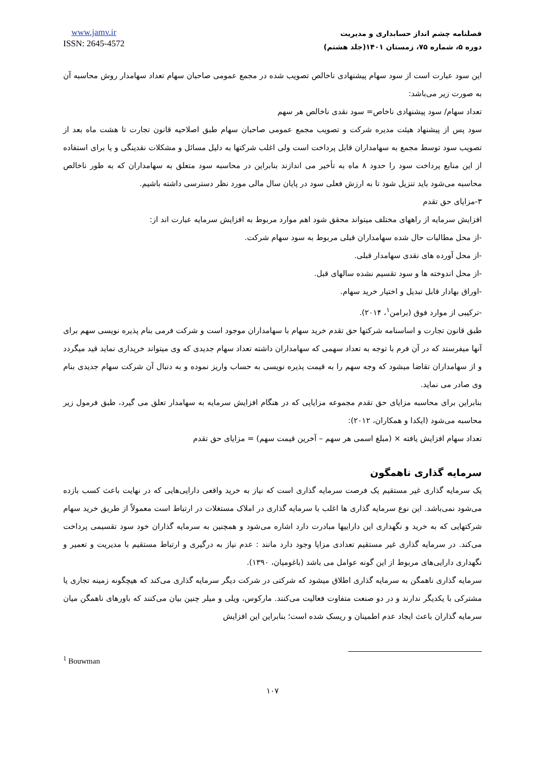فصلنامه چشم انداز حسابداری و مدیریت
دوره ۵، شماره ۷۵، زمستان ۱۴۰۱(جلد هشتم)
www.jamv.ir
ISSN: 2645-4572
این سود عبارت است از سود سهام پیشنهادی ناخالص تصویب شده در مجمع عمومی صاحبان سهام تعداد سهامدار روش محاسبه آن به صورت زیر می‌باشد:
تعداد سهام/ سود پیشنهادی ناخاص= سود نقدی ناخالص هر سهم
سود پس از پیشنهاد هیئت مدیره شرکت و تصویب مجمع عمومی صاحبان سهام طبق اصلاحیه قانون تجارت تا هشت ماه بعد از تصویب سود توسط مجمع به سهامداران قابل پرداخت است ولی اغلب شرکتها به دلیل مسائل و مشکلات نقدینگی و یا برای استفاده از این منابع پرداخت سود را حدود ۸ ماه به تأخیر می اندازند بنابراین در محاسبه سود متعلق به سهامداران که به طور ناخالص محاسبه می‌شود باید تنزیل شود تا به ارزش فعلی سود در پایان سال مالی مورد نظر دسترسی داشته باشیم.
۳-مزایای حق تقدم
افزایش سرمایه از راههای مختلف میتواند محقق شود اهم موارد مربوط به افزایش سرمایه عبارت اند از:
-از محل مطالبات حال شده سهامداران قبلی مربوط به سود سهام شرکت.
-از محل آورده های نقدی سهامدار قبلی.
-از محل اندوخته ها و سود تقسیم نشده سالهای قبل.
-اوراق بهادار قابل تبدیل و اختیار خرید سهام.
-ترکیبی از موارد فوق (برامن<sup>۱</sup>، ۲۰۱۴).
طبق قانون تجارت و اساسنامه شرکتها حق تقدم خرید سهام با سهامداران موجود است و شرکت فرمی بنام پذیره نویسی سهم برای آنها میفرستد که در آن فرم با توجه به تعداد سهمی که سهامداران داشته تعداد سهام جدیدی که وی میتواند خریداری نماید قید میگردد و از سهامداران تقاضا میشود که وجه سهم را به قیمت پذیره نویسی به حساب واریز نموده و به دنبال آن شرکت سهام جدیدی بنام وی صادر می نماید.
بنابراین برای محاسبه مزایای حق تقدم مجموعه مزایایی که در هنگام افزایش سرمایه به سهامدار تعلق می گیرد، طبق فرمول زیر محاسبه می‌شود (ایکدا و همکاران، ۲۰۱۲):
تعداد سهام افزایش یافته × (مبلغ اسمی هر سهم – آخرین قیمت سهم) = مزایای حق تقدم
سرمایه گذاری ناهمگون
یک سرمایه گذاری غیر مستقیم یک فرصت سرمایه گذاری است که نیاز به خرید واقعی دارایی‌هایی که در نهایت باعث کسب بازده می‌شود نمی‌باشد. این نوع سرمایه گذاری ها اغلب با سرمایه گذاری در املاک مستغلات در ارتباط است معمولاً از طریق خرید سهام شرکتهایی که به خرید و نگهداری این داراییها مبادرت دارد اشاره می‌شود و همچنین به سرمایه گذاران خود سود تقسیمی پرداخت می‌کند. در سرمایه گذاری غیر مستقیم تعدادی مزایا وجود دارد مانند : عدم نیاز به درگیری و ارتباط مستقیم با مدیریت و تعمیر و نگهداری دارایی‌های مربوط از این گونه عوامل می باشد (باغومیان، ۱۳۹۰).
سرمایه گذاری ناهمگن به سرمایه گذاری اطلاق میشود که شرکتی در شرکت دیگر سرمایه گذاری می‌کند که هیچگونه زمینه تجاری یا مشترکی با یکدیگر ندارند و در دو صنعت متفاوت فعالیت می‌کنند. مارکوس، ویلی و میلر چنین بیان می‌کنند که باورهای ناهمگن میان سرمایه گذاران باعث ایجاد عدم اطمینان و ریسک شده است؛ بنابراین این افزایش
<sup>1</sup> Bouwman
۱۰۷